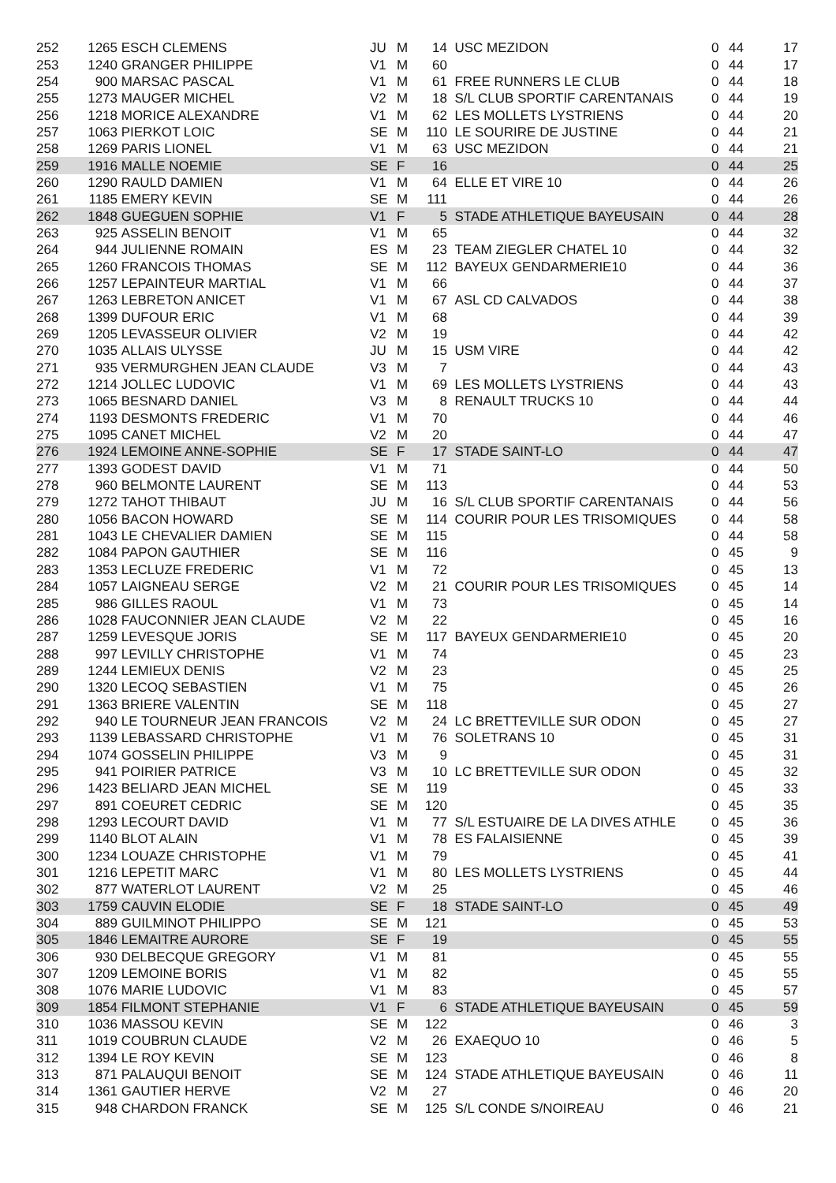| 252 | 1265 | ESCH CLEMENS | JU | M | 14 | USC MEZIDON | 0 | 44 | 17 |
| 253 | 1240 | GRANGER PHILIPPE | V1 | M | 60 | | 0 | 44 | 17 |
| 254 | 900 | MARSAC PASCAL | V1 | M | 61 | FREE RUNNERS LE CLUB | 0 | 44 | 18 |
| 255 | 1273 | MAUGER MICHEL | V2 | M | 18 | S/L CLUB SPORTIF CARENTANAIS | 0 | 44 | 19 |
| 256 | 1218 | MORICE ALEXANDRE | V1 | M | 62 | LES MOLLETS LYSTRIENS | 0 | 44 | 20 |
| 257 | 1063 | PIERKOT LOIC | SE | M | 110 | LE SOURIRE DE JUSTINE | 0 | 44 | 21 |
| 258 | 1269 | PARIS LIONEL | V1 | M | 63 | USC MEZIDON | 0 | 44 | 21 |
| 259 | 1916 | MALLE NOEMIE | SE | F | 16 | | 0 | 44 | 25 |
| 260 | 1290 | RAULD DAMIEN | V1 | M | 64 | ELLE ET VIRE 10 | 0 | 44 | 26 |
| 261 | 1185 | EMERY KEVIN | SE | M | 111 | | 0 | 44 | 26 |
| 262 | 1848 | GUEGUEN SOPHIE | V1 | F | 5 | STADE ATHLETIQUE BAYEUSAIN | 0 | 44 | 28 |
| 263 | 925 | ASSELIN BENOIT | V1 | M | 65 | | 0 | 44 | 32 |
| 264 | 944 | JULIENNE ROMAIN | ES | M | 23 | TEAM ZIEGLER CHATEL 10 | 0 | 44 | 32 |
| 265 | 1260 | FRANCOIS THOMAS | SE | M | 112 | BAYEUX GENDARMERIE10 | 0 | 44 | 36 |
| 266 | 1257 | LEPAINTEUR MARTIAL | V1 | M | 66 | | 0 | 44 | 37 |
| 267 | 1263 | LEBRETON ANICET | V1 | M | 67 | ASL CD CALVADOS | 0 | 44 | 38 |
| 268 | 1399 | DUFOUR ERIC | V1 | M | 68 | | 0 | 44 | 39 |
| 269 | 1205 | LEVASSEUR OLIVIER | V2 | M | 19 | | 0 | 44 | 42 |
| 270 | 1035 | ALLAIS ULYSSE | JU | M | 15 | USM VIRE | 0 | 44 | 42 |
| 271 | 935 | VERMURGHEN JEAN CLAUDE | V3 | M | 7 | | 0 | 44 | 43 |
| 272 | 1214 | JOLLEC LUDOVIC | V1 | M | 69 | LES MOLLETS LYSTRIENS | 0 | 44 | 43 |
| 273 | 1065 | BESNARD DANIEL | V3 | M | 8 | RENAULT TRUCKS 10 | 0 | 44 | 44 |
| 274 | 1193 | DESMONTS FREDERIC | V1 | M | 70 | | 0 | 44 | 46 |
| 275 | 1095 | CANET MICHEL | V2 | M | 20 | | 0 | 44 | 47 |
| 276 | 1924 | LEMOINE ANNE-SOPHIE | SE | F | 17 | STADE SAINT-LO | 0 | 44 | 47 |
| 277 | 1393 | GODEST DAVID | V1 | M | 71 | | 0 | 44 | 50 |
| 278 | 960 | BELMONTE LAURENT | SE | M | 113 | | 0 | 44 | 53 |
| 279 | 1272 | TAHOT THIBAUT | JU | M | 16 | S/L CLUB SPORTIF CARENTANAIS | 0 | 44 | 56 |
| 280 | 1056 | BACON HOWARD | SE | M | 114 | COURIR POUR LES TRISOMIQUES | 0 | 44 | 58 |
| 281 | 1043 | LE CHEVALIER DAMIEN | SE | M | 115 | | 0 | 44 | 58 |
| 282 | 1084 | PAPON GAUTHIER | SE | M | 116 | | 0 | 45 | 9 |
| 283 | 1353 | LECLUZE FREDERIC | V1 | M | 72 | | 0 | 45 | 13 |
| 284 | 1057 | LAIGNEAU SERGE | V2 | M | 21 | COURIR POUR LES TRISOMIQUES | 0 | 45 | 14 |
| 285 | 986 | GILLES RAOUL | V1 | M | 73 | | 0 | 45 | 14 |
| 286 | 1028 | FAUCONNIER JEAN CLAUDE | V2 | M | 22 | | 0 | 45 | 16 |
| 287 | 1259 | LEVESQUE JORIS | SE | M | 117 | BAYEUX GENDARMERIE10 | 0 | 45 | 20 |
| 288 | 997 | LEVILLY CHRISTOPHE | V1 | M | 74 | | 0 | 45 | 23 |
| 289 | 1244 | LEMIEUX DENIS | V2 | M | 23 | | 0 | 45 | 25 |
| 290 | 1320 | LECOQ SEBASTIEN | V1 | M | 75 | | 0 | 45 | 26 |
| 291 | 1363 | BRIERE VALENTIN | SE | M | 118 | | 0 | 45 | 27 |
| 292 | 940 | LE TOURNEUR JEAN FRANCOIS | V2 | M | 24 | LC BRETTEVILLE SUR ODON | 0 | 45 | 27 |
| 293 | 1139 | LEBASSARD CHRISTOPHE | V1 | M | 76 | SOLETRANS 10 | 0 | 45 | 31 |
| 294 | 1074 | GOSSELIN PHILIPPE | V3 | M | 9 | | 0 | 45 | 31 |
| 295 | 941 | POIRIER PATRICE | V3 | M | 10 | LC BRETTEVILLE SUR ODON | 0 | 45 | 32 |
| 296 | 1423 | BELIARD JEAN MICHEL | SE | M | 119 | | 0 | 45 | 33 |
| 297 | 891 | COEURET CEDRIC | SE | M | 120 | | 0 | 45 | 35 |
| 298 | 1293 | LECOURT DAVID | V1 | M | 77 | S/L ESTUAIRE DE LA DIVES ATHLE | 0 | 45 | 36 |
| 299 | 1140 | BLOT ALAIN | V1 | M | 78 | ES FALAISIENNE | 0 | 45 | 39 |
| 300 | 1234 | LOUAZE CHRISTOPHE | V1 | M | 79 | | 0 | 45 | 41 |
| 301 | 1216 | LEPETIT MARC | V1 | M | 80 | LES MOLLETS LYSTRIENS | 0 | 45 | 44 |
| 302 | 877 | WATERLOT LAURENT | V2 | M | 25 | | 0 | 45 | 46 |
| 303 | 1759 | CAUVIN ELODIE | SE | F | 18 | STADE SAINT-LO | 0 | 45 | 49 |
| 304 | 889 | GUILMINOT PHILIPPO | SE | M | 121 | | 0 | 45 | 53 |
| 305 | 1846 | LEMAITRE AURORE | SE | F | 19 | | 0 | 45 | 55 |
| 306 | 930 | DELBECQUE GREGORY | V1 | M | 81 | | 0 | 45 | 55 |
| 307 | 1209 | LEMOINE BORIS | V1 | M | 82 | | 0 | 45 | 55 |
| 308 | 1076 | MARIE LUDOVIC | V1 | M | 83 | | 0 | 45 | 57 |
| 309 | 1854 | FILMONT STEPHANIE | V1 | F | 6 | STADE ATHLETIQUE BAYEUSAIN | 0 | 45 | 59 |
| 310 | 1036 | MASSOU KEVIN | SE | M | 122 | | 0 | 46 | 3 |
| 311 | 1019 | COUBRUN CLAUDE | V2 | M | 26 | EXAEQUO 10 | 0 | 46 | 5 |
| 312 | 1394 | LE ROY KEVIN | SE | M | 123 | | 0 | 46 | 8 |
| 313 | 871 | PALAUQUI BENOIT | SE | M | 124 | STADE ATHLETIQUE BAYEUSAIN | 0 | 46 | 11 |
| 314 | 1361 | GAUTIER HERVE | V2 | M | 27 | | 0 | 46 | 20 |
| 315 | 948 | CHARDON FRANCK | SE | M | 125 | S/L CONDE S/NOIREAU | 0 | 46 | 21 |